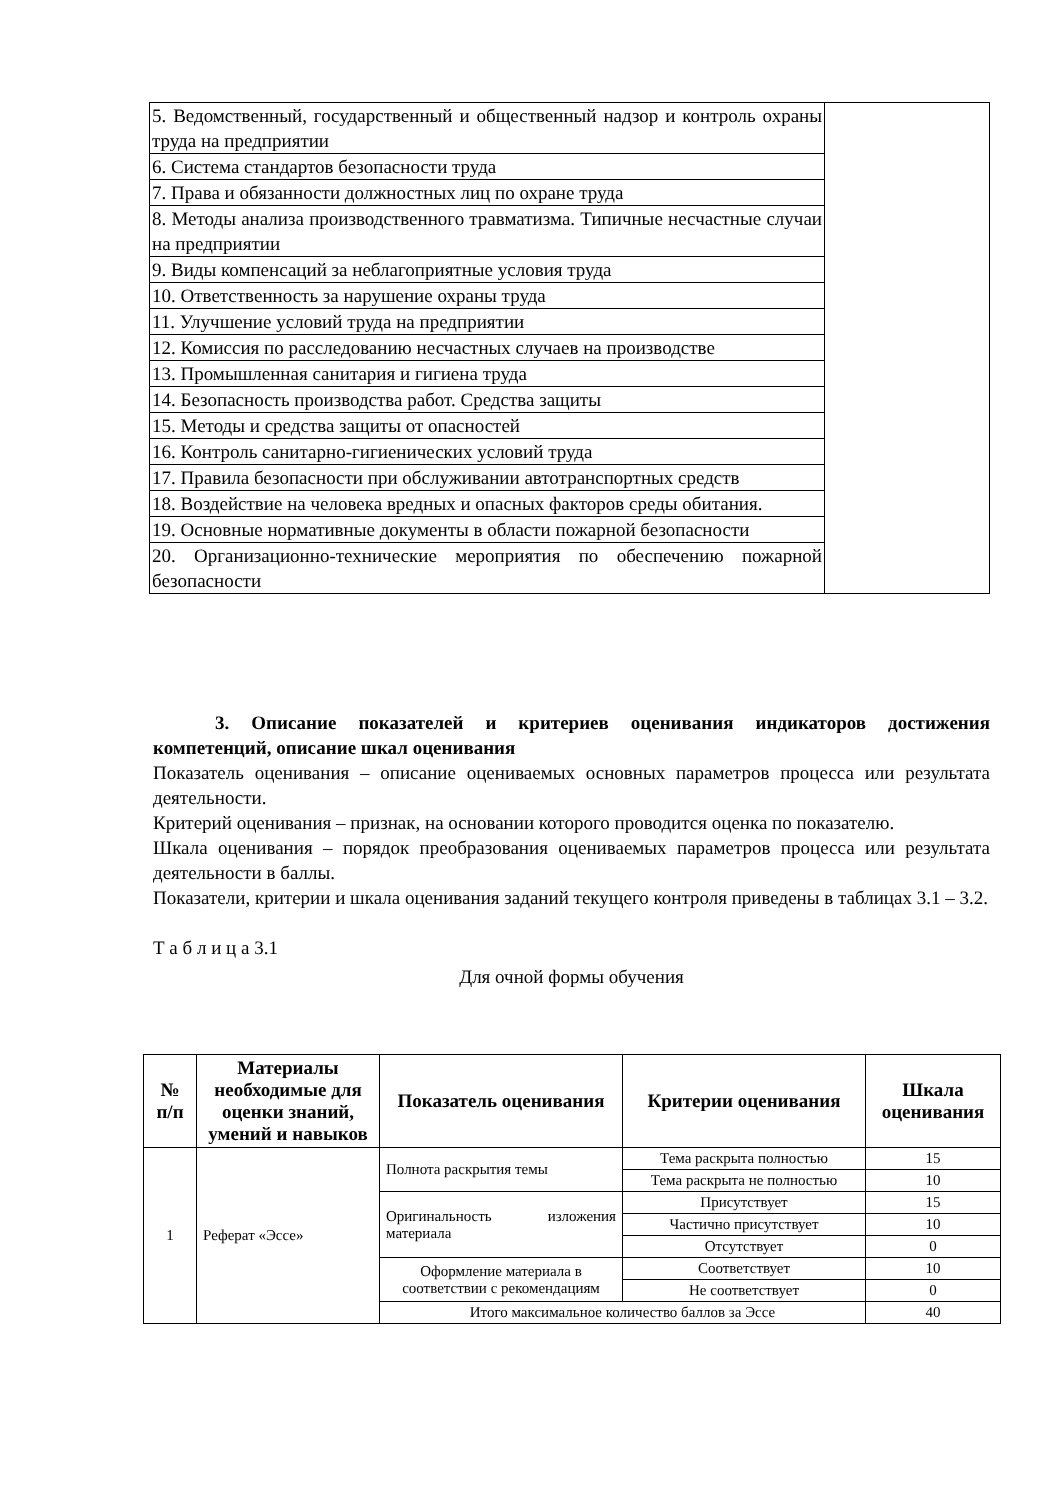| 5. Ведомственный, государственный и общественный надзор и контроль охраны труда на предприятии | |
| 6. Система стандартов безопасности труда | |
| 7. Права и обязанности должностных лиц по охране труда | |
| 8. Методы анализа производственного травматизма. Типичные несчастные случаи на предприятии | |
| 9. Виды компенсаций за неблагоприятные условия труда | |
| 10. Ответственность за нарушение охраны труда | |
| 11. Улучшение условий труда на предприятии | |
| 12. Комиссия по расследованию несчастных случаев на производстве | |
| 13. Промышленная санитария и гигиена труда | |
| 14. Безопасность производства работ. Средства защиты | |
| 15. Методы и средства защиты от опасностей | |
| 16. Контроль санитарно-гигиенических условий труда | |
| 17. Правила безопасности при обслуживании автотранспортных средств | |
| 18. Воздействие на человека вредных и опасных факторов среды обитания. | |
| 19. Основные нормативные документы в области пожарной безопасности | |
| 20. Организационно-технические мероприятия по обеспечению пожарной безопасности | |
3. Описание показателей и критериев оценивания индикаторов достижения компетенций, описание шкал оценивания
Показатель оценивания – описание оцениваемых основных параметров процесса или результата деятельности.
Критерий оценивания – признак, на основании которого проводится оценка по показателю.
Шкала оценивания – порядок преобразования оцениваемых параметров процесса или результата деятельности в баллы.
Показатели, критерии и шкала оценивания заданий текущего контроля приведены в таблицах 3.1 – 3.2.
Т а б л и ц а 3.1
Для очной формы обучения
| № п/п | Материалы необходимые для оценки знаний, умений и навыков | Показатель оценивания | Критерии оценивания | Шкала оценивания |
| --- | --- | --- | --- | --- |
| 1 | Реферат «Эссе» | Полнота раскрытия темы | Тема раскрыта полностью | 15 |
| | | | Тема раскрыта не полностью | 10 |
| | | Оригинальность изложения материала | Присутствует | 15 |
| | | | Частично присутствует | 10 |
| | | | Отсутствует | 0 |
| | | Оформление материала в соответствии с рекомендациям | Соответствует | 10 |
| | | | Не соответствует | 0 |
| | | Итого максимальное количество баллов за Эссе | | 40 |